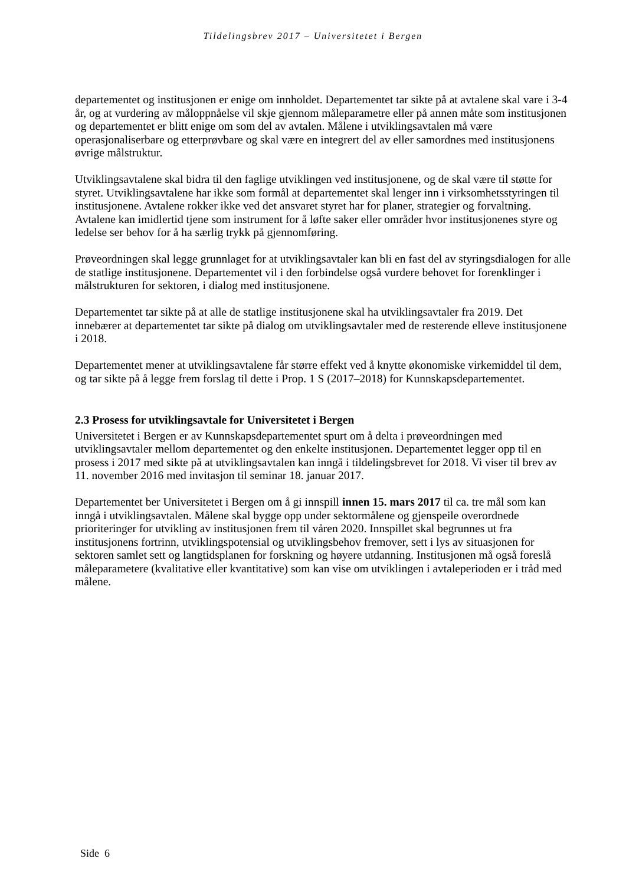Tildelingsbrev 2017 – Universitetet i Bergen
departementet og institusjonen er enige om innholdet. Departementet tar sikte på at avtalene skal vare i 3-4 år, og at vurdering av måloppnåelse vil skje gjennom måleparametre eller på annen måte som institusjonen og departementet er blitt enige om som del av avtalen. Målene i utviklingsavtalen må være operasjonaliserbare og etterprøvbare og skal være en integrert del av eller samordnes med institusjonens øvrige målstruktur.
Utviklingsavtalene skal bidra til den faglige utviklingen ved institusjonene, og de skal være til støtte for styret. Utviklingsavtalene har ikke som formål at departementet skal lenger inn i virksomhetsstyringen til institusjonene. Avtalene rokker ikke ved det ansvaret styret har for planer, strategier og forvaltning. Avtalene kan imidlertid tjene som instrument for å løfte saker eller områder hvor institusjonenes styre og ledelse ser behov for å ha særlig trykk på gjennomføring.
Prøveordningen skal legge grunnlaget for at utviklingsavtaler kan bli en fast del av styringsdialogen for alle de statlige institusjonene. Departementet vil i den forbindelse også vurdere behovet for forenklinger i målstrukturen for sektoren, i dialog med institusjonene.
Departementet tar sikte på at alle de statlige institusjonene skal ha utviklingsavtaler fra 2019. Det innebærer at departementet tar sikte på dialog om utviklingsavtaler med de resterende elleve institusjonene i 2018.
Departementet mener at utviklingsavtalene får større effekt ved å knytte økonomiske virkemiddel til dem, og tar sikte på å legge frem forslag til dette i Prop. 1 S (2017–2018) for Kunnskapsdepartementet.
2.3 Prosess for utviklingsavtale for Universitetet i Bergen
Universitetet i Bergen er av Kunnskapsdepartementet spurt om å delta i prøveordningen med utviklingsavtaler mellom departementet og den enkelte institusjonen. Departementet legger opp til en prosess i 2017 med sikte på at utviklingsavtalen kan inngå i tildelingsbrevet for 2018. Vi viser til brev av 11. november 2016 med invitasjon til seminar 18. januar 2017.
Departementet ber Universitetet i Bergen om å gi innspill innen 15. mars 2017 til ca. tre mål som kan inngå i utviklingsavtalen. Målene skal bygge opp under sektormålene og gjenspeile overordnede prioriteringer for utvikling av institusjonen frem til våren 2020. Innspillet skal begrunnes ut fra institusjonens fortrinn, utviklingspotensial og utviklingsbehov fremover, sett i lys av situasjonen for sektoren samlet sett og langtidsplanen for forskning og høyere utdanning. Institusjonen må også foreslå måleparametere (kvalitative eller kvantitative) som kan vise om utviklingen i avtaleperioden er i tråd med målene.
Side 6